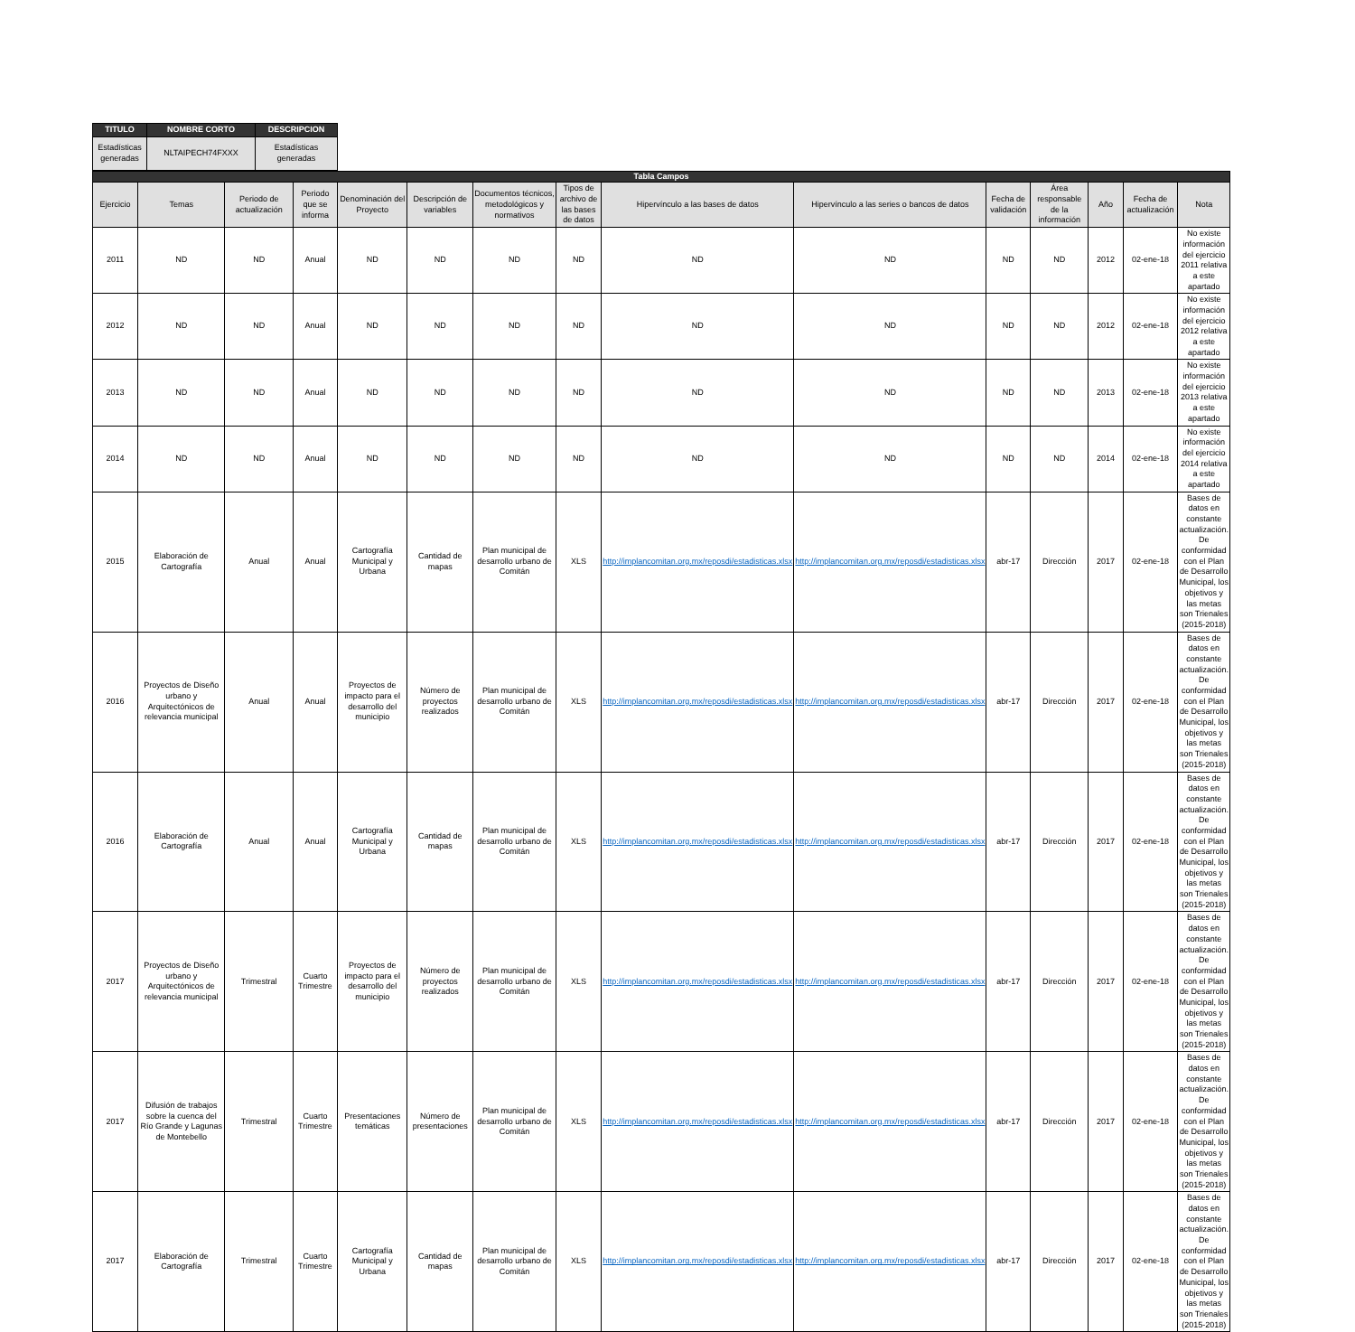| TITULO | NOMBRE CORTO | DESCRIPCION |
| --- | --- | --- |
| Estadísticas generadas | NLTAIPECH74FXXX | Estadísticas generadas |
| Tabla Campos | | | | | | | | | | | | | | |
| --- | --- | --- | --- | --- | --- | --- | --- | --- | --- | --- | --- | --- | --- | --- |
| Ejercicio | Temas | Periodo de actualización | Periodo que se informa | Denominación del Proyecto | Descripción de variables | Documentos técnicos, metodológicos y normativos | Tipos de archivo de las bases de datos | Hipervínculo a las bases de datos | Hipervínculo a las series o bancos de datos | Fecha de validación | Área responsable de la información | Año | Fecha de actualización | Nota |
| 2011 | ND | ND | Anual | ND | ND | ND | ND | ND | ND | ND | ND | 2012 | 02-ene-18 | No existe información del ejercicio 2011 relativa a este apartado |
| 2012 | ND | ND | Anual | ND | ND | ND | ND | ND | ND | ND | ND | 2012 | 02-ene-18 | No existe información del ejercicio 2012 relativa a este apartado |
| 2013 | ND | ND | Anual | ND | ND | ND | ND | ND | ND | ND | ND | 2013 | 02-ene-18 | No existe información del ejercicio 2013 relativa a este apartado |
| 2014 | ND | ND | Anual | ND | ND | ND | ND | ND | ND | ND | ND | 2014 | 02-ene-18 | No existe información del ejercicio 2014 relativa a este apartado |
| 2015 | Elaboración de Cartografía | Anual | Anual | Cartografía Municipal y Urbana | Cantidad de mapas | Plan municipal de desarrollo urbano de Comitán | XLS | http://implancomitan.org.mx/reposdi/estadisticas.xlsx | http://implancomitan.org.mx/reposdi/estadisticas.xlsx | abr-17 | Dirección | 2017 | 02-ene-18 | Bases de datos en constante actualización. De conformidad con el Plan de Desarrollo Municipal, los objetivos y las metas son Trienales (2015-2018) |
| 2016 | Proyectos de Diseño urbano y Arquitectónicos de relevancia municipal | Anual | Anual | Proyectos de impacto para el desarrollo del municipio | Número de proyectos realizados | Plan municipal de desarrollo urbano de Comitán | XLS | http://implancomitan.org.mx/reposdi/estadisticas.xlsx | http://implancomitan.org.mx/reposdi/estadisticas.xlsx | abr-17 | Dirección | 2017 | 02-ene-18 | Bases de datos en constante actualización. De conformidad con el Plan de Desarrollo Municipal, los objetivos y las metas son Trienales (2015-2018) |
| 2016 | Elaboración de Cartografía | Anual | Anual | Cartografía Municipal y Urbana | Cantidad de mapas | Plan municipal de desarrollo urbano de Comitán | XLS | http://implancomitan.org.mx/reposdi/estadisticas.xlsx | http://implancomitan.org.mx/reposdi/estadisticas.xlsx | abr-17 | Dirección | 2017 | 02-ene-18 | Bases de datos en constante actualización. De conformidad con el Plan de Desarrollo Municipal, los objetivos y las metas son Trienales (2015-2018) |
| 2017 | Proyectos de Diseño urbano y Arquitectónicos de relevancia municipal | Trimestral | Cuarto Trimestre | Proyectos de impacto para el desarrollo del municipio | Número de proyectos realizados | Plan municipal de desarrollo urbano de Comitán | XLS | http://implancomitan.org.mx/reposdi/estadisticas.xlsx | http://implancomitan.org.mx/reposdi/estadisticas.xlsx | abr-17 | Dirección | 2017 | 02-ene-18 | Bases de datos en constante actualización. De conformidad con el Plan de Desarrollo Municipal, los objetivos y las metas son Trienales (2015-2018) |
| 2017 | Difusión de trabajos sobre la cuenca del Río Grande y Lagunas de Montebello | Trimestral | Cuarto Trimestre | Presentaciones temáticas | Número de presentaciones | Plan municipal de desarrollo urbano de Comitán | XLS | http://implancomitan.org.mx/reposdi/estadisticas.xlsx | http://implancomitan.org.mx/reposdi/estadisticas.xlsx | abr-17 | Dirección | 2017 | 02-ene-18 | Bases de datos en constante actualización. De conformidad con el Plan de Desarrollo Municipal, los objetivos y las metas son Trienales (2015-2018) |
| 2017 | Elaboración de Cartografía | Trimestral | Cuarto Trimestre | Cartografía Municipal y Urbana | Cantidad de mapas | Plan municipal de desarrollo urbano de Comitán | XLS | http://implancomitan.org.mx/reposdi/estadisticas.xlsx | http://implancomitan.org.mx/reposdi/estadisticas.xlsx | abr-17 | Dirección | 2017 | 02-ene-18 | Bases de datos en constante actualización. De conformidad con el Plan de Desarrollo Municipal, los objetivos y las metas son Trienales (2015-2018) |